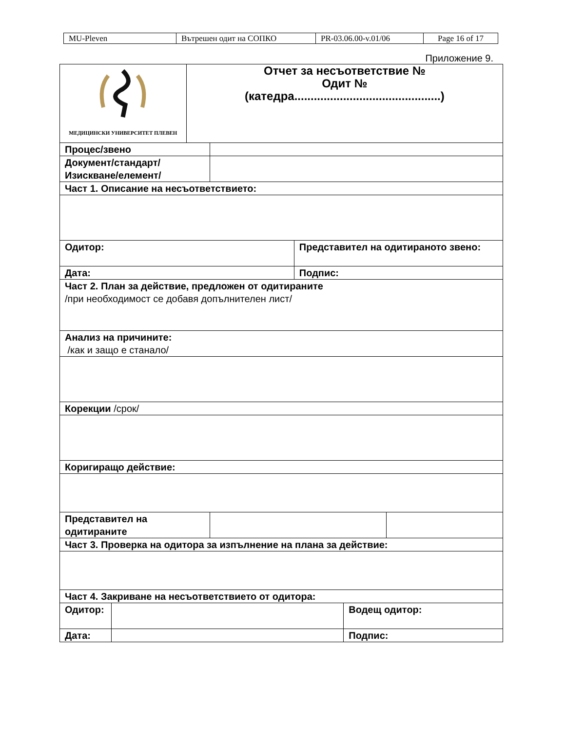| MU-Pleven | Вътрешен одит на СОПКО | PR-03.06.00-v.01/06 | Page 16 of 17 |
Приложение 9.
| МЕДИЦИНСКИ УНИВЕРСИТЕТ ПЛЕВЕН | | Отчет за несъответствие № Одит № (катедра.............................................) | | | | |
| Процес/звено | | | | | | |
| Документ/стандарт/ Изискване/елемент/ | | | | | | |
| Част 1. Описание на несъответствието: | | | | | | |
| Одитор: | | | | Представител на одитираното звено: | | |
| Дата: | | | | Подпис: | | |
| Част 2. План за действие, предложен от одитираните /при необходимост се добавя допълнителен лист/ | | | | | | |
| Анализ на причините: /как и защо е станало/ | | | | | | |
| Корекции /срок/ | | | | | | |
| Коригиращо действие: | | | | | | |
| Представител на одитираните | | | | | | |
| Част 3. Проверка на одитора за изпълнение на плана за действие: | | | | | | |
| Част 4. Закриване на несъответствието от одитора: | | | | | | |
| Одитор: | | | | | Водещ одитор: | |
| Дата: | | | | | Подпис: | |